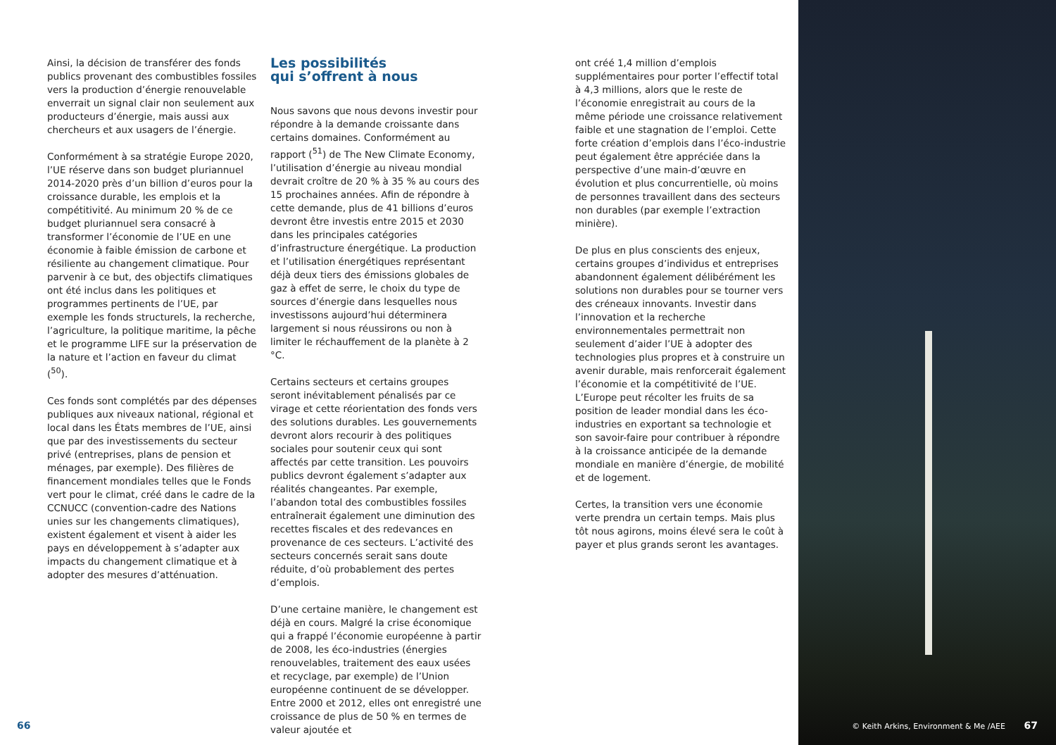Ainsi, la décision de transférer des fonds publics provenant des combustibles fossiles vers la production d’énergie renouvelable enverrait un signal clair non seulement aux producteurs d’énergie, mais aussi aux chercheurs et aux usagers de l’énergie.
Conformément à sa stratégie Europe 2020, l’UE réserve dans son budget pluriannuel 2014-2020 près d’un billion d’euros pour la croissance durable, les emplois et la compétitivité. Au minimum 20 % de ce budget pluriannuel sera consacré à transformer l’économie de l’UE en une économie à faible émission de carbone et résiliente au changement climatique. Pour parvenir à ce but, des objectifs climatiques ont été inclus dans les politiques et programmes pertinents de l’UE, par exemple les fonds structurels, la recherche, l’agriculture, la politique maritime, la pêche et le programme LIFE sur la préservation de la nature et l’action en faveur du climat (<sup>50</sup>).
Ces fonds sont complétés par des dépenses publiques aux niveaux national, régional et local dans les États membres de l’UE, ainsi que par des investissements du secteur privé (entreprises, plans de pension et ménages, par exemple). Des filières de financement mondiales telles que le Fonds vert pour le climat, créé dans le cadre de la CCNUCC (convention-cadre des Nations unies sur les changements climatiques), existent également et visent à aider les pays en développement à s’adapter aux impacts du changement climatique et à adopter des mesures d’atténuation.
Les possibilités
qui s’offrent à nous
Nous savons que nous devons investir pour répondre à la demande croissante dans certains domaines. Conformément au rapport (<sup>51</sup>) de The New Climate Economy, l’utilisation d’énergie au niveau mondial devrait croître de 20 % à 35 % au cours des 15 prochaines années. Afin de répondre à cette demande, plus de 41 billions d’euros devront être investis entre 2015 et 2030 dans les principales catégories d’infrastructure énergétique. La production et l’utilisation énergétiques représentant déjà deux tiers des émissions globales de gaz à effet de serre, le choix du type de sources d’énergie dans lesquelles nous investissons aujourd’hui déterminera largement si nous réussirons ou non à limiter le réchauffement de la planète à 2 °C.
Certains secteurs et certains groupes seront inévitablement pénalisés par ce virage et cette réorientation des fonds vers des solutions durables. Les gouvernements devront alors recourir à des politiques sociales pour soutenir ceux qui sont affectés par cette transition. Les pouvoirs publics devront également s’adapter aux réalités changeantes. Par exemple, l’abandon total des combustibles fossiles entraînerait également une diminution des recettes fiscales et des redevances en provenance de ces secteurs. L’activité des secteurs concernés serait sans doute réduite, d’où probablement des pertes d’emplois.
D’une certaine manière, le changement est déjà en cours. Malgré la crise économique qui a frappé l’économie européenne à partir de 2008, les éco-industries (énergies renouvelables, traitement des eaux usées et recyclage, par exemple) de l’Union européenne continuent de se développer. Entre 2000 et 2012, elles ont enregistré une croissance de plus de 50 % en termes de valeur ajoutée et
ont créé 1,4 million d’emplois supplémentaires pour porter l’effectif total à 4,3 millions, alors que le reste de l’économie enregistrait au cours de la même période une croissance relativement faible et une stagnation de l’emploi. Cette forte création d’emplois dans l’éco-industrie peut également être appréciée dans la perspective d’une main-d’œuvre en évolution et plus concurrentielle, où moins de personnes travaillent dans des secteurs non durables (par exemple l’extraction minière).
De plus en plus conscients des enjeux, certains groupes d’individus et entreprises abandonnent également délibérément les solutions non durables pour se tourner vers des créneaux innovants. Investir dans l’innovation et la recherche environnementales permettrait non seulement d’aider l’UE à adopter des technologies plus propres et à construire un avenir durable, mais renforcerait également l’économie et la compétitivité de l’UE. L’Europe peut récolter les fruits de sa position de leader mondial dans les éco-industries en exportant sa technologie et son savoir-faire pour contribuer à répondre à la croissance anticipée de la demande mondiale en manière d’énergie, de mobilité et de logement.
Certes, la transition vers une économie verte prendra un certain temps. Mais plus tôt nous agirons, moins élevé sera le coût à payer et plus grands seront les avantages.
66
© Keith Arkins, Environment & Me /AEE
67